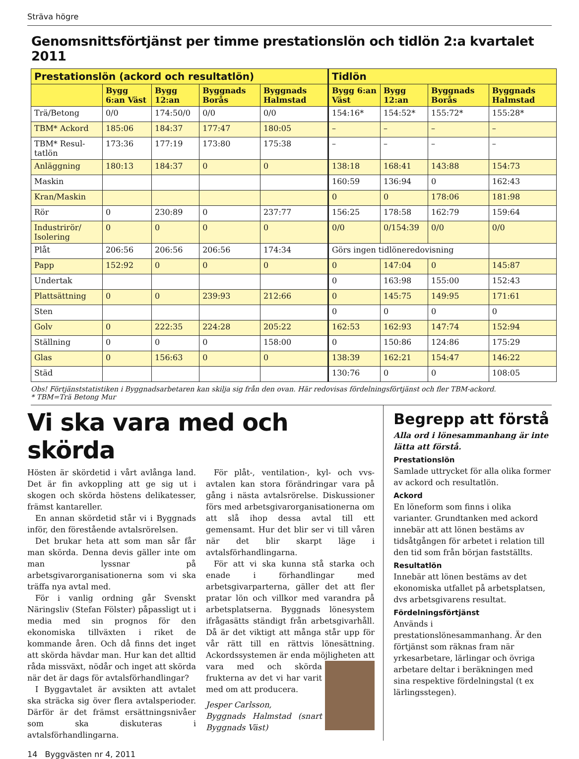Sträva högre
Genomsnittsförtjänst per timme prestationslön och tidlön 2:a kvartalet 2011
| Prestationslön (ackord och resultatlön) | | | | | Tidlön | | | |
| --- | --- | --- | --- | --- | --- | --- | --- | --- |
| | Bygg 6:an Väst | Bygg 12:an | Byggnads Borås | Byggnads Halmstad | Bygg 6:an Väst | Bygg 12:an | Byggnads Borås | Byggnads Halmstad |
| Trä/Betong | 0/0 | 174:50/0 | 0/0 | 0/0 | 154:16* | 154:52* | 155:72* | 155:28* |
| TBM* Ackord | 185:06 | 184:37 | 177:47 | 180:05 | – | – | – | – |
| TBM* Resul-tatlön | 173:36 | 177:19 | 173:80 | 175:38 | – | – | – | – |
| Anläggning | 180:13 | 184:37 | 0 | 0 | 138:18 | 168:41 | 143:88 | 154:73 |
| Maskin | | | | | 160:59 | 136:94 | 0 | 162:43 |
| Kran/Maskin | | | | | 0 | 0 | 178:06 | 181:98 |
| Rör | 0 | 230:89 | 0 | 237:77 | 156:25 | 178:58 | 162:79 | 159:64 |
| Industrirör/ Isolering | 0 | 0 | 0 | 0 | 0/0 | 0/154:39 | 0/0 | 0/0 |
| Plåt | 206:56 | 206:56 | 206:56 | 174:34 | Görs ingen tidlöneredovisning | | | |
| Papp | 152:92 | 0 | 0 | 0 | 0 | 147:04 | 0 | 145:87 |
| Undertak | | | | | 0 | 163:98 | 155:00 | 152:43 |
| Plattsättning | 0 | 0 | 239:93 | 212:66 | 0 | 145:75 | 149:95 | 171:61 |
| Sten | | | | | 0 | 0 | 0 | 0 |
| Golv | 0 | 222:35 | 224:28 | 205:22 | 162:53 | 162:93 | 147:74 | 152:94 |
| Ställning | 0 | 0 | 0 | 158:00 | 0 | 150:86 | 124:86 | 175:29 |
| Glas | 0 | 156:63 | 0 | 0 | 138:39 | 162:21 | 154:47 | 146:22 |
| Städ | | | | | 130:76 | 0 | 0 | 108:05 |
Obs! Förtjänststatistiken i Byggnadsarbetaren kan skilja sig från den ovan. Här redovisas fördelningsförtjänst och fler TBM-ackord.
* TBM=Trä Betong Mur
Vi ska vara med och skörda
Hösten är skördetid i vårt avlånga land. Det är fin avkoppling att ge sig ut i skogen och skörda höstens delikatesser, främst kantareller.
En annan skördetid står vi i Byggnads inför, den förestående avtalsrörelsen.
Det brukar heta att som man sår får man skörda. Denna devis gäller inte om man lyssnar på arbetsgivarorganisationerna som vi ska träffa nya avtal med.
För i vanlig ordning går Svenskt Näringsliv (Stefan Fölster) påpassligt ut i media med sin prognos för den ekonomiska tillväxten i riket de kommande åren. Och då finns det inget att skörda hävdar man. Hur kan det alltid råda missväxt, nödår och inget att skörda när det är dags för avtalsförhandlingar?
I Byggavtalet är avsikten att avtalet ska sträcka sig över flera avtalsperioder. Därför är det främst ersättningsnivåer som ska diskuteras i avtalsförhandlingarna.
För plåt-, ventilation-, kyl- och vvs-avtalen kan stora förändringar vara på gång i nästa avtalsrörelse. Diskussioner förs med arbetsgivarorganisationerna om att slå ihop dessa avtal till ett gemensamt. Hur det blir ser vi till våren när det blir skarpt läge i avtalsförhandlingarna.
För att vi ska kunna stå starka och enade i förhandlingar med arbetsgivarparterna, gäller det att fler pratar lön och villkor med varandra på arbetsplatserna. Byggnads lönesystem ifrågasätts ständigt från arbetsgivarhåll. Då är det viktigt att många står upp för vår rätt till en rättvis lönesättning. Ackordssystemen är enda möjligheten att vara med och skörda frukterna av det vi har varit med om att producera.
Jesper Carlsson,
Byggnads Halmstad (snart Byggnads Väst)
Begrepp att förstå
Alla ord i lönesammanhang är inte lätta att förstå.
Prestationslön
Samlade uttrycket för alla olika former av ackord och resultatlön.
Ackord
En löneform som finns i olika varianter. Grundtanken med ackord innebär att att lönen bestäms av tidsåtgången för arbetet i relation till den tid som från början fastställts.
Resultatlön
Innebär att lönen bestäms av det ekonomiska utfallet på arbetsplatsen, dvs arbetsgivarens resultat.
Fördelningsförtjänst
Används i prestationslönesammanhang. Är den förtjänst som räknas fram när yrkesarbetare, lärlingar och övriga arbetare deltar i beräkningen med sina respektive fördelningstal (t ex lärlingsstegen).
14 Byggvästen nr 4, 2011